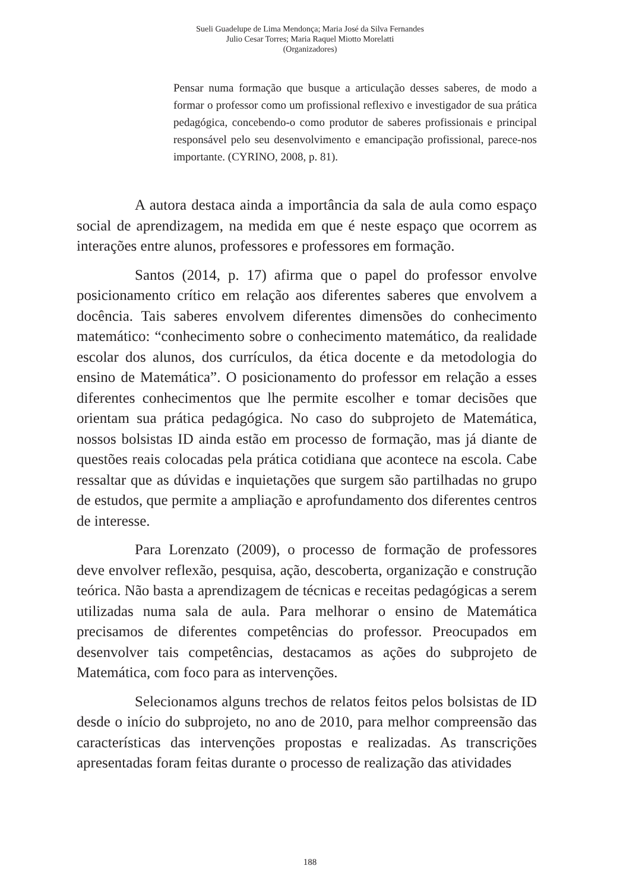Sueli Guadelupe de Lima Mendonça; Maria José da Silva Fernandes
Julio Cesar Torres; Maria Raquel Miotto Morelatti
(Organizadores)
Pensar numa formação que busque a articulação desses saberes, de modo a formar o professor como um profissional reflexivo e investigador de sua prática pedagógica, concebendo-o como produtor de saberes profissionais e principal responsável pelo seu desenvolvimento e emancipação profissional, parece-nos importante. (CYRINO, 2008, p. 81).
A autora destaca ainda a importância da sala de aula como espaço social de aprendizagem, na medida em que é neste espaço que ocorrem as interações entre alunos, professores e professores em formação.
Santos (2014, p. 17) afirma que o papel do professor envolve posicionamento crítico em relação aos diferentes saberes que envolvem a docência. Tais saberes envolvem diferentes dimensões do conhecimento matemático: “conhecimento sobre o conhecimento matemático, da realidade escolar dos alunos, dos currículos, da ética docente e da metodologia do ensino de Matemática”. O posicionamento do professor em relação a esses diferentes conhecimentos que lhe permite escolher e tomar decisões que orientam sua prática pedagógica. No caso do subprojeto de Matemática, nossos bolsistas ID ainda estão em processo de formação, mas já diante de questões reais colocadas pela prática cotidiana que acontece na escola. Cabe ressaltar que as dúvidas e inquietações que surgem são partilhadas no grupo de estudos, que permite a ampliação e aprofundamento dos diferentes centros de interesse.
Para Lorenzato (2009), o processo de formação de professores deve envolver reflexão, pesquisa, ação, descoberta, organização e construção teórica. Não basta a aprendizagem de técnicas e receitas pedagógicas a serem utilizadas numa sala de aula. Para melhorar o ensino de Matemática precisamos de diferentes competências do professor. Preocupados em desenvolver tais competências, destacamos as ações do subprojeto de Matemática, com foco para as intervenções.
Selecionamos alguns trechos de relatos feitos pelos bolsistas de ID desde o início do subprojeto, no ano de 2010, para melhor compreensão das características das intervenções propostas e realizadas. As transcrições apresentadas foram feitas durante o processo de realização das atividades
188